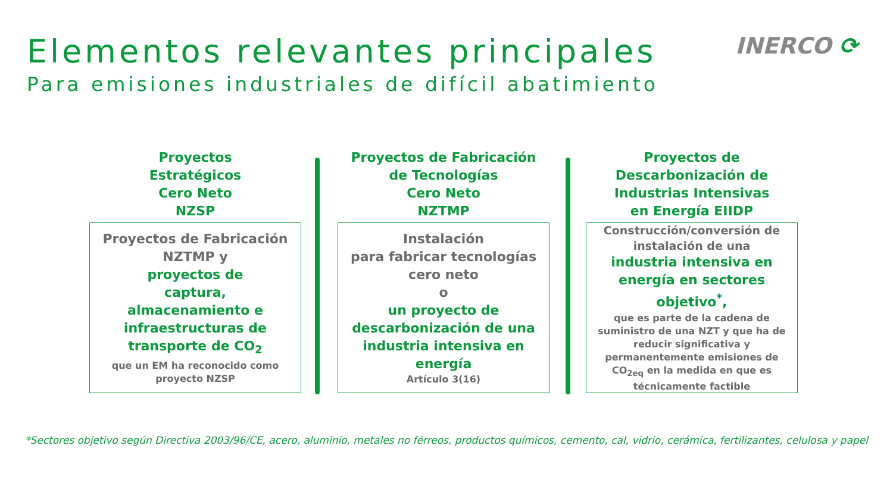Elementos relevantes principales
Para emisiones industriales de difícil abatimiento
INERCO ⟳
Proyectos
Estratégicos
Cero Neto
NZSP
Proyectos de Fabricación
NZTMP y
proyectos de
captura,
almacenamiento e
infraestructuras de
transporte de CO<sub>2</sub>
que un EM ha reconocido como
proyecto NZSP
Proyectos de Fabricación
de Tecnologías
Cero Neto
NZTMP
Instalación
para fabricar tecnologías
cero neto
o
un proyecto de
descarbonización de una
industria intensiva en
energía
Artículo 3(16)
Proyectos de
Descarbonización de
Industrias Intensivas
en Energía EIIDP
Construcción/conversión de
instalación de una
industria intensiva en
energía en sectores
objetivo<sup>*</sup>,
que es parte de la cadena de
suministro de una NZT y que ha de
reducir significativa y
permanentemente emisiones de
CO<sub>2eq</sub> en la medida en que es
técnicamente factible
*Sectores objetivo según Directiva 2003/96/CE, acero, aluminio, metales no férreos, productos químicos, cemento, cal, vidrio, cerámica, fertilizantes, celulosa y papel